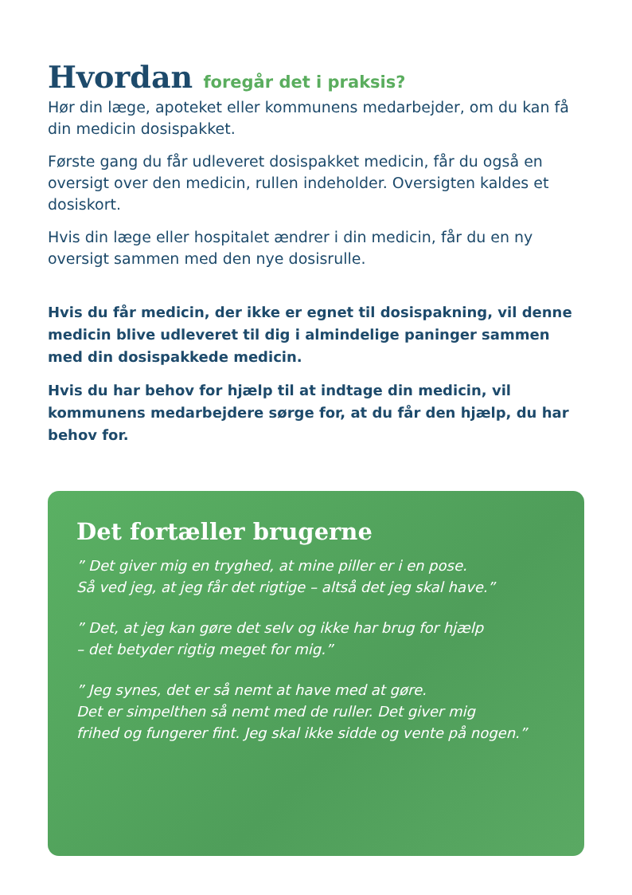Hvordan foregår det i praksis?
Hør din læge, apoteket eller kommunens medarbejder, om du kan få din medicin dosispakket.
Første gang du får udleveret dosispakket medicin, får du også en oversigt over den medicin, rullen indeholder. Oversigten kaldes et dosiskort.
Hvis din læge eller hospitalet ændrer i din medicin, får du en ny oversigt sammen med den nye dosisrulle.
Hvis du får medicin, der ikke er egnet til dosispakning, vil denne medicin blive udleveret til dig i almindelige paninger sammen med din dosispakkede medicin.
Hvis du har behov for hjælp til at indtage din medicin, vil kommunens medarbejdere sørge for, at du får den hjælp, du har behov for.
Det fortæller brugerne
” Det giver mig en tryghed, at mine piller er i en pose.
Så ved jeg, at jeg får det rigtige – altså det jeg skal have.”
” Det, at jeg kan gøre det selv og ikke har brug for hjælp
– det betyder rigtig meget for mig.”
” Jeg synes, det er så nemt at have med at gøre.
Det er simpelthen så nemt med de ruller. Det giver mig
frihed og fungerer fint. Jeg skal ikke sidde og vente på nogen.”